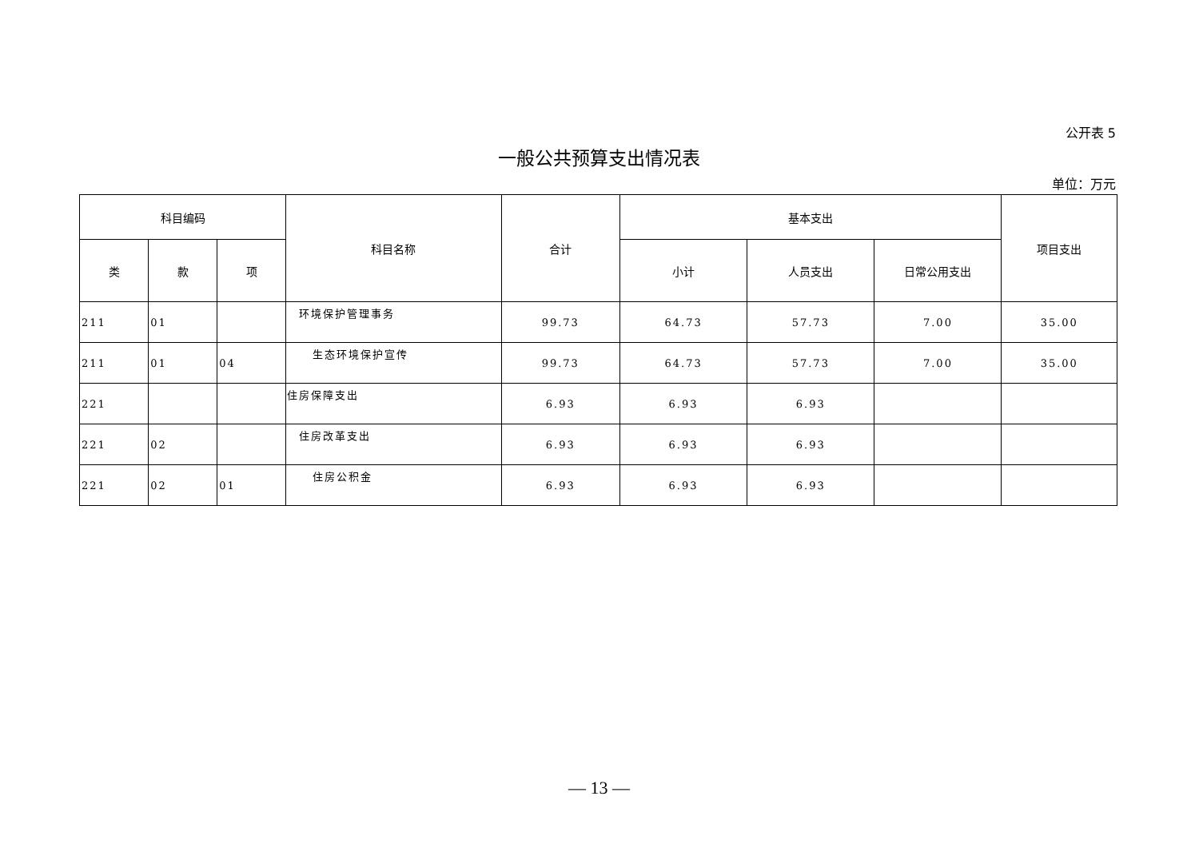公开表 5
一般公共预算支出情况表
单位：万元
| 科目编码 | | | 科目名称 | 合计 | 基本支出 | | | 项目支出 |
| --- | --- | --- | --- | --- | --- | --- | --- | --- |
| 类 | 款 | 项 | | | 小计 | 人员支出 | 日常公用支出 | |
| 211 | 01 | | 环境保护管理事务 | 99.73 | 64.73 | 57.73 | 7.00 | 35.00 |
| 211 | 01 | 04 | 生态环境保护宣传 | 99.73 | 64.73 | 57.73 | 7.00 | 35.00 |
| 221 | | | 住房保障支出 | 6.93 | 6.93 | 6.93 | | |
| 221 | 02 | | 住房改革支出 | 6.93 | 6.93 | 6.93 | | |
| 221 | 02 | 01 | 住房公积金 | 6.93 | 6.93 | 6.93 | | |
— 13 —